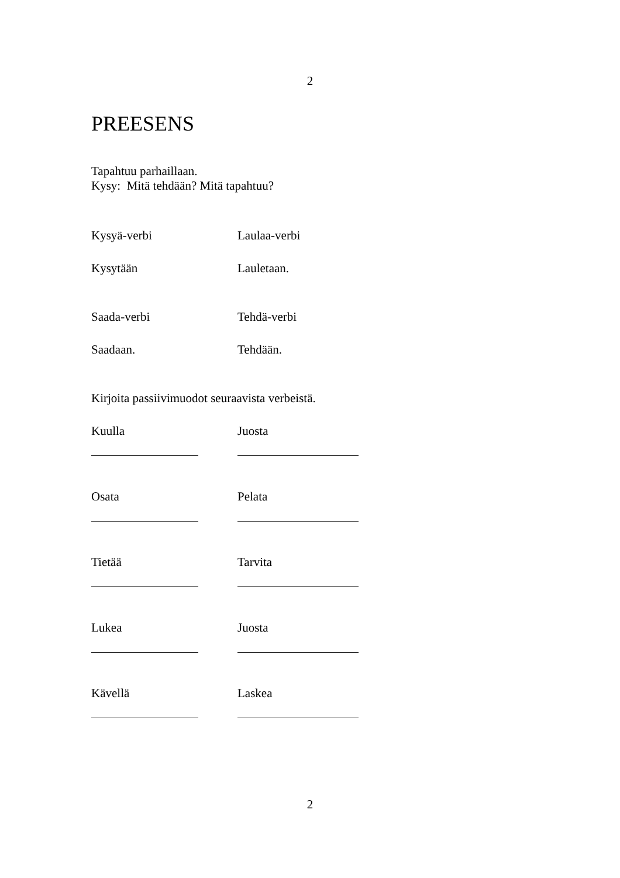2
PREESENS
Tapahtuu parhaillaan.
Kysy: Mitä tehdään? Mitä tapahtuu?
Kysyä-verbi Laulaa-verbi
Kysytään Lauletaan.
Saada-verbi Tehdä-verbi
Saadaan. Tehdään.
Kirjoita passiivimuodot seuraavista verbeistä.
Kuulla Juosta
Osata Pelata
Tietää Tarvita
Lukea Juosta
Kävellä Laskea
2